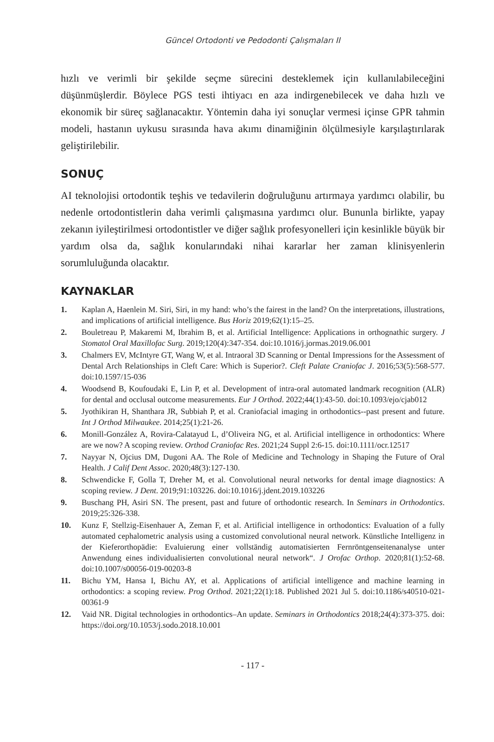Güncel Ortodonti ve Pedodonti Çalışmaları II
hızlı ve verimli bir şekilde seçme sürecini desteklemek için kullanılabileceğini düşünmüşlerdir. Böylece PGS testi ihtiyacı en aza indirgenebilecek ve daha hızlı ve ekonomik bir süreç sağlanacaktır. Yöntemin daha iyi sonuçlar vermesi içinse GPR tahmin modeli, hastanın uykusu sırasında hava akımı dinamiğinin ölçülmesiyle karşılaştırılarak geliştirilebilir.
SONUÇ
AI teknolojisi ortodontik teşhis ve tedavilerin doğruluğunu artırmaya yardımcı olabilir, bu nedenle ortodontistlerin daha verimli çalışmasına yardımcı olur. Bununla birlikte, yapay zekanın iyileştirilmesi ortodontistler ve diğer sağlık profesyonelleri için kesinlikle büyük bir yardım olsa da, sağlık konularındaki nihai kararlar her zaman klinisyenlerin sorumluluğunda olacaktır.
KAYNAKLAR
1. Kaplan A, Haenlein M. Siri, Siri, in my hand: who’s the fairest in the land? On the interpretations, illustrations, and implications of artificial intelligence. Bus Horiz 2019;62(1):15–25.
2. Bouletreau P, Makaremi M, Ibrahim B, et al. Artificial Intelligence: Applications in orthognathic surgery. J Stomatol Oral Maxillofac Surg. 2019;120(4):347-354. doi:10.1016/j.jormas.2019.06.001
3. Chalmers EV, McIntyre GT, Wang W, et al. Intraoral 3D Scanning or Dental Impressions for the Assessment of Dental Arch Relationships in Cleft Care: Which is Superior?. Cleft Palate Craniofac J. 2016;53(5):568-577. doi:10.1597/15-036
4. Woodsend B, Koufoudaki E, Lin P, et al. Development of intra-oral automated landmark recognition (ALR) for dental and occlusal outcome measurements. Eur J Orthod. 2022;44(1):43-50. doi:10.1093/ejo/cjab012
5. Jyothikiran H, Shanthara JR, Subbiah P, et al. Craniofacial imaging in orthodontics--past present and future. Int J Orthod Milwaukee. 2014;25(1):21-26.
6. Monill-González A, Rovira-Calatayud L, d’Oliveira NG, et al. Artificial intelligence in orthodontics: Where are we now? A scoping review. Orthod Craniofac Res. 2021;24 Suppl 2:6-15. doi:10.1111/ocr.12517
7. Nayyar N, Ojcius DM, Dugoni AA. The Role of Medicine and Technology in Shaping the Future of Oral Health. J Calif Dent Assoc. 2020;48(3):127-130.
8. Schwendicke F, Golla T, Dreher M, et al. Convolutional neural networks for dental image diagnostics: A scoping review. J Dent. 2019;91:103226. doi:10.1016/j.jdent.2019.103226
9. Buschang PH, Asiri SN. The present, past and future of orthodontic research. In Seminars in Orthodontics. 2019;25:326-338.
10. Kunz F, Stellzig-Eisenhauer A, Zeman F, et al. Artificial intelligence in orthodontics: Evaluation of a fully automated cephalometric analysis using a customized convolutional neural network. Künstliche Intelligenz in der Kieferorthopädie: Evaluierung einer vollständig automatisierten Fernröntgenseitenanalyse unter Anwendung eines individualisierten convolutional neural network“. J Orofac Orthop. 2020;81(1):52-68. doi:10.1007/s00056-019-00203-8
11. Bichu YM, Hansa I, Bichu AY, et al. Applications of artificial intelligence and machine learning in orthodontics: a scoping review. Prog Orthod. 2021;22(1):18. Published 2021 Jul 5. doi:10.1186/s40510-021-00361-9
12. Vaid NR. Digital technologies in orthodontics–An update. Seminars in Orthodontics 2018;24(4):373-375. doi: https://doi.org/10.1053/j.sodo.2018.10.001
- 117 -